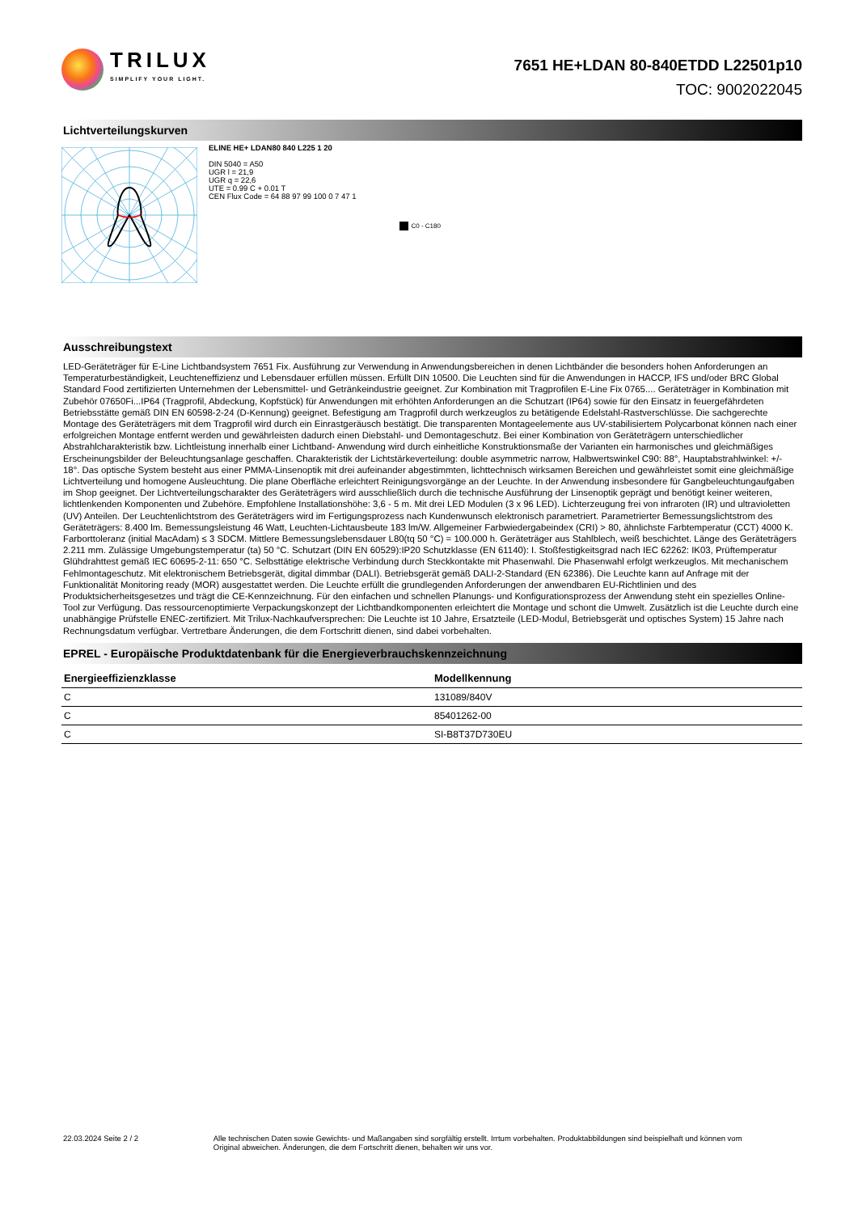TRILUX
SIMPLIFY YOUR LIGHT.
7651 HE+LDAN 80-840ETDD L22501p10
TOC: 9002022045
Lichtverteilungskurven
ELINE HE+ LDAN80 840 L225 1 20
DIN 5040 = A50
UGR l = 21,9
UGR q = 22,6
UTE = 0.99 C + 0.01 T
CEN Flux Code = 64 88 97 99 100 0 7 47 1
C0 - C180
Ausschreibungstext
LED-Geräteträger für E-Line Lichtbandsystem 7651 Fix. Ausführung zur Verwendung in Anwendungsbereichen in denen Lichtbänder die besonders hohen Anforderungen an Temperaturbeständigkeit, Leuchteneffizienz und Lebensdauer erfüllen müssen. Erfüllt DIN 10500. Die Leuchten sind für die Anwendungen in HACCP, IFS und/oder BRC Global Standard Food zertifizierten Unternehmen der Lebensmittel- und Getränkeindustrie geeignet. Zur Kombination mit Tragprofilen E-Line Fix 0765.... Geräteträger in Kombination mit Zubehör 07650Fi...IP64 (Tragprofil, Abdeckung, Kopfstück) für Anwendungen mit erhöhten Anforderungen an die Schutzart (IP64) sowie für den Einsatz in feuergefährdeten Betriebsstätte gemäß DIN EN 60598-2-24 (D-Kennung) geeignet. Befestigung am Tragprofil durch werkzeuglos zu betätigende Edelstahl-Rastverschlüsse. Die sachgerechte Montage des Geräteträgers mit dem Tragprofil wird durch ein Einrastgeräusch bestätigt. Die transparenten Montageelemente aus UV-stabilisiertem Polycarbonat können nach einer erfolgreichen Montage entfernt werden und gewährleisten dadurch einen Diebstahl- und Demontageschutz. Bei einer Kombination von Geräteträgern unterschiedlicher Abstrahlcharakteristik bzw. Lichtleistung innerhalb einer Lichtband- Anwendung wird durch einheitliche Konstruktionsmaße der Varianten ein harmonisches und gleichmäßiges Erscheinungsbilder der Beleuchtungsanlage geschaffen. Charakteristik der Lichtstärkeverteilung: double asymmetric narrow, Halbwertswinkel C90: 88°, Hauptabstrahlwinkel: +/- 18°. Das optische System besteht aus einer PMMA-Linsenoptik mit drei aufeinander abgestimmten, lichttechnisch wirksamen Bereichen und gewährleistet somit eine gleichmäßige Lichtverteilung und homogene Ausleuchtung. Die plane Oberfläche erleichtert Reinigungsvorgänge an der Leuchte. In der Anwendung insbesondere für Gangbeleuchtungaufgaben im Shop geeignet. Der Lichtverteilungscharakter des Geräteträgers wird ausschließlich durch die technische Ausführung der Linsenoptik geprägt und benötigt keiner weiteren, lichtlenkenden Komponenten und Zubehöre. Empfohlene Installationshöhe: 3,6 - 5 m. Mit drei LED Modulen (3 x 96 LED). Lichterzeugung frei von infraroten (IR) und ultravioletten (UV) Anteilen. Der Leuchtenlichtstrom des Geräteträgers wird im Fertigungsprozess nach Kundenwunsch elektronisch parametriert. Parametrierter Bemessungslichtstrom des Geräteträgers: 8.400 lm. Bemessungsleistung 46 Watt, Leuchten-Lichtausbeute 183 lm/W. Allgemeiner Farbwiedergabeindex (CRI) > 80, ähnlichste Farbtemperatur (CCT) 4000 K. Farborttoleranz (initial MacAdam) ≤ 3 SDCM. Mittlere Bemessungslebensdauer L80(tq 50 °C) = 100.000 h. Geräteträger aus Stahlblech, weiß beschichtet. Länge des Geräteträgers 2.211 mm. Zulässige Umgebungstemperatur (ta) 50 °C. Schutzart (DIN EN 60529):IP20 Schutzklasse (EN 61140): I. Stoßfestigkeitsgrad nach IEC 62262: IK03, Prüftemperatur Glühdrahttest gemäß IEC 60695-2-11: 650 °C. Selbsttätige elektrische Verbindung durch Steckkontakte mit Phasenwahl. Die Phasenwahl erfolgt werkzeuglos. Mit mechanischem Fehlmontageschutz. Mit elektronischem Betriebsgerät, digital dimmbar (DALI). Betriebsgerät gemäß DALI-2-Standard (EN 62386). Die Leuchte kann auf Anfrage mit der Funktionalität Monitoring ready (MOR) ausgestattet werden. Die Leuchte erfüllt die grundlegenden Anforderungen der anwendbaren EU-Richtlinien und des Produktsicherheitsgesetzes und trägt die CE-Kennzeichnung. Für den einfachen und schnellen Planungs- und Konfigurationsprozess der Anwendung steht ein spezielles Online-Tool zur Verfügung. Das ressourcenoptimierte Verpackungskonzept der Lichtbandkomponenten erleichtert die Montage und schont die Umwelt. Zusätzlich ist die Leuchte durch eine unabhängige Prüfstelle ENEC-zertifiziert. Mit Trilux-Nachkaufversprechen: Die Leuchte ist 10 Jahre, Ersatzteile (LED-Modul, Betriebsgerät und optisches System) 15 Jahre nach Rechnungsdatum verfügbar. Vertretbare Änderungen, die dem Fortschritt dienen, sind dabei vorbehalten.
EPREL - Europäische Produktdatenbank für die Energieverbrauchskennzeichnung
| Energieeffizienzklasse | Modellkennung |
| --- | --- |
| C | 131089/840V |
| C | 85401262-00 |
| C | SI-B8T37D730EU |
22.03.2024 Seite 2 / 2 Alle technischen Daten sowie Gewichts- und Maßangaben sind sorgfältig erstellt. Irrtum vorbehalten. Produktabbildungen sind beispielhaft und können vom Original abweichen. Änderungen, die dem Fortschritt dienen, behalten wir uns vor.